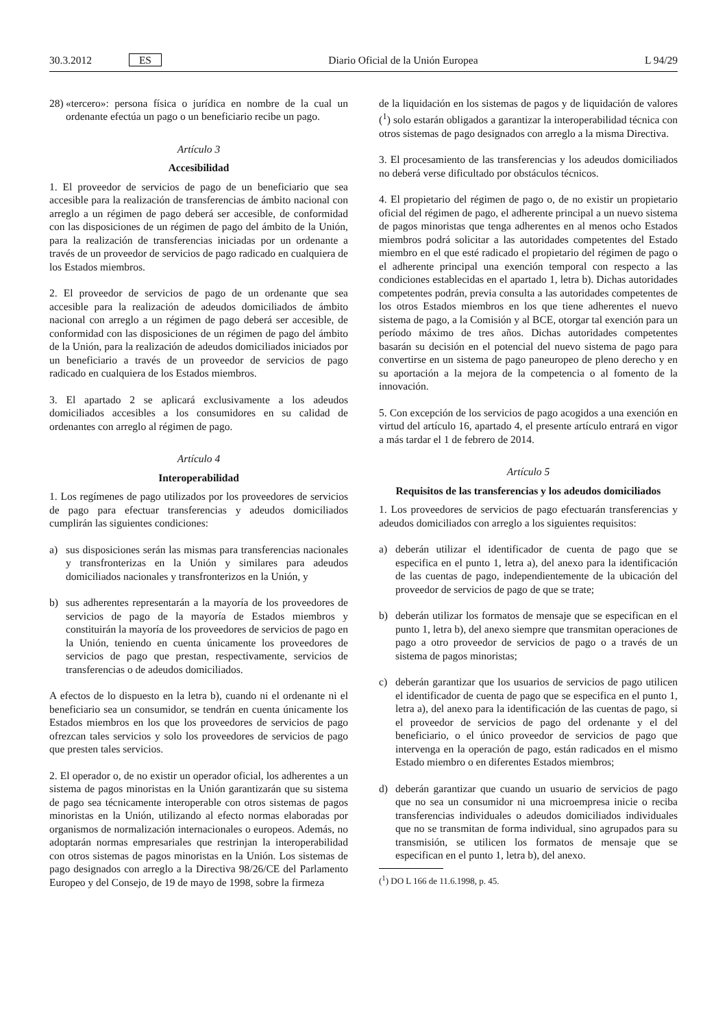30.3.2012 ES Diario Oficial de la Unión Europea L 94/29
28) «tercero»: persona física o jurídica en nombre de la cual un ordenante efectúa un pago o un beneficiario recibe un pago.
Artículo 3
Accesibilidad
1. El proveedor de servicios de pago de un beneficiario que sea accesible para la realización de transferencias de ámbito nacional con arreglo a un régimen de pago deberá ser accesible, de conformidad con las disposiciones de un régimen de pago del ámbito de la Unión, para la realización de transferencias iniciadas por un ordenante a través de un proveedor de servicios de pago radicado en cualquiera de los Estados miembros.
2. El proveedor de servicios de pago de un ordenante que sea accesible para la realización de adeudos domiciliados de ámbito nacional con arreglo a un régimen de pago deberá ser accesible, de conformidad con las disposiciones de un régimen de pago del ámbito de la Unión, para la realización de adeudos domiciliados iniciados por un beneficiario a través de un proveedor de servicios de pago radicado en cualquiera de los Estados miembros.
3. El apartado 2 se aplicará exclusivamente a los adeudos domiciliados accesibles a los consumidores en su calidad de ordenantes con arreglo al régimen de pago.
Artículo 4
Interoperabilidad
1. Los regímenes de pago utilizados por los proveedores de servicios de pago para efectuar transferencias y adeudos domiciliados cumplirán las siguientes condiciones:
a) sus disposiciones serán las mismas para transferencias nacionales y transfronterizas en la Unión y similares para adeudos domiciliados nacionales y transfronterizos en la Unión, y
b) sus adherentes representarán a la mayoría de los proveedores de servicios de pago de la mayoría de Estados miembros y constituirán la mayoría de los proveedores de servicios de pago en la Unión, teniendo en cuenta únicamente los proveedores de servicios de pago que prestan, respectivamente, servicios de transferencias o de adeudos domiciliados.
A efectos de lo dispuesto en la letra b), cuando ni el ordenante ni el beneficiario sea un consumidor, se tendrán en cuenta únicamente los Estados miembros en los que los proveedores de servicios de pago ofrezcan tales servicios y solo los proveedores de servicios de pago que presten tales servicios.
2. El operador o, de no existir un operador oficial, los adherentes a un sistema de pagos minoristas en la Unión garantizarán que su sistema de pago sea técnicamente interoperable con otros sistemas de pagos minoristas en la Unión, utilizando al efecto normas elaboradas por organismos de normalización internacionales o europeos. Además, no adoptarán normas empresariales que restrinjan la interoperabilidad con otros sistemas de pagos minoristas en la Unión. Los sistemas de pago designados con arreglo a la Directiva 98/26/CE del Parlamento Europeo y del Consejo, de 19 de mayo de 1998, sobre la firmeza
de la liquidación en los sistemas de pagos y de liquidación de valores (<sup>1</sup>) solo estarán obligados a garantizar la interoperabilidad técnica con otros sistemas de pago designados con arreglo a la misma Directiva.
3. El procesamiento de las transferencias y los adeudos domiciliados no deberá verse dificultado por obstáculos técnicos.
4. El propietario del régimen de pago o, de no existir un propietario oficial del régimen de pago, el adherente principal a un nuevo sistema de pagos minoristas que tenga adherentes en al menos ocho Estados miembros podrá solicitar a las autoridades competentes del Estado miembro en el que esté radicado el propietario del régimen de pago o el adherente principal una exención temporal con respecto a las condiciones establecidas en el apartado 1, letra b). Dichas autoridades competentes podrán, previa consulta a las autoridades competentes de los otros Estados miembros en los que tiene adherentes el nuevo sistema de pago, a la Comisión y al BCE, otorgar tal exención para un período máximo de tres años. Dichas autoridades competentes basarán su decisión en el potencial del nuevo sistema de pago para convertirse en un sistema de pago paneuropeo de pleno derecho y en su aportación a la mejora de la competencia o al fomento de la innovación.
5. Con excepción de los servicios de pago acogidos a una exención en virtud del artículo 16, apartado 4, el presente artículo entrará en vigor a más tardar el 1 de febrero de 2014.
Artículo 5
Requisitos de las transferencias y los adeudos domiciliados
1. Los proveedores de servicios de pago efectuarán transferencias y adeudos domiciliados con arreglo a los siguientes requisitos:
a) deberán utilizar el identificador de cuenta de pago que se especifica en el punto 1, letra a), del anexo para la identificación de las cuentas de pago, independientemente de la ubicación del proveedor de servicios de pago de que se trate;
b) deberán utilizar los formatos de mensaje que se especifican en el punto 1, letra b), del anexo siempre que transmitan operaciones de pago a otro proveedor de servicios de pago o a través de un sistema de pagos minoristas;
c) deberán garantizar que los usuarios de servicios de pago utilicen el identificador de cuenta de pago que se especifica en el punto 1, letra a), del anexo para la identificación de las cuentas de pago, si el proveedor de servicios de pago del ordenante y el del beneficiario, o el único proveedor de servicios de pago que intervenga en la operación de pago, están radicados en el mismo Estado miembro o en diferentes Estados miembros;
d) deberán garantizar que cuando un usuario de servicios de pago que no sea un consumidor ni una microempresa inicie o reciba transferencias individuales o adeudos domiciliados individuales que no se transmitan de forma individual, sino agrupados para su transmisión, se utilicen los formatos de mensaje que se especifican en el punto 1, letra b), del anexo.
(<sup>1</sup>) DO L 166 de 11.6.1998, p. 45.